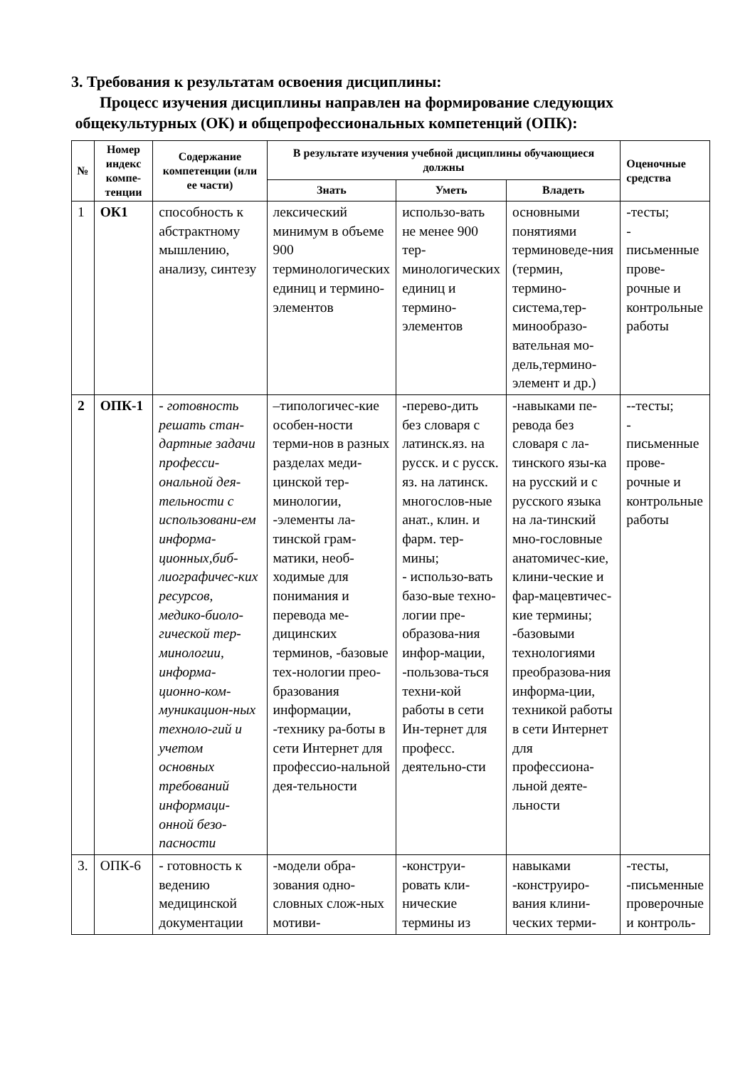3. Требования к результатам освоения дисциплины:
Процесс изучения дисциплины направлен на формирование следующих
общекультурных (ОК) и общепрофессиональных компетенций (ОПК):
| № | Номер индекс компе-тенции | Содержание компетенции (или ее части) | В результате изучения учебной дисциплины обучающиеся должны | | | Оценочные средства |
| --- | --- | --- | --- | --- | --- | --- |
| | | | Знать | Уметь | Владеть | |
| 1 | ОК1 | способность к абстрактному мышлению, анализу, синтезу | лексический минимум в объеме 900 терминологических единиц и термино-элементов | использо-вать не менее 900 тер-минологических единиц и термино-элементов | основными понятиями терминоведе-ния (термин, термино-система,тер-минообразо-вательная мо-дель,термино-элемент и др.) | -тесты; - письменные прове-рочные и контрольные работы |
| 2 | ОПК-1 | - готовность решать стан-дартные задачи професси-ональной дея-тельности с использовани-ем информа-ционных,биб-лиографичес-ких ресурсов, медико-биоло-гической тер-минологии, информа-ционно-ком-муникацион-ных техноло-гий и учетом основных требований информаци-онной безо-пасности | –типологичес-кие особен-ности терми-нов в разных разделах меди-цинской тер-минологии, -элементы ла-тинской грам-матики, необ-ходимые для понимания и перевода ме-дицинских терминов, -базовые тех-нологии прео-бразования информации, -технику ра-боты в сети Интернет для профессио-нальной дея-тельности | -перево-дить без словаря с латинск.яз. на русск. и с русск. яз. на латинск. многослов-ные анат., клин. и фарм. тер-мины; - использо-вать базо-вые техно-логии пре-образова-ния инфор-мации, -пользова-ться техни-кой работы в сети Ин-тернет для професс. деятельно-сти | -навыками пе-ревода без словаря с ла-тинского язы-ка на русский и с русского языка на ла-тинский мно-гословные анатомичес-кие, клини-ческие и фар-мацевтичес-кие термины; -базовыми технологиями преобразова-ния информа-ции, техникой работы в сети Интернет для профессиона-льной деяте-льности | --тесты; - письменные прове-рочные и контрольные работы |
| 3. | ОПК-6 | - готовность к ведению медицинской документации | -модели обра-зования одно-словных слож-ных мотиви- | -конструи-ровать кли-нические термины из | навыками -конструиро-вания клини-ческих терми- | -тесты, -письменные проверочные и контроль- |